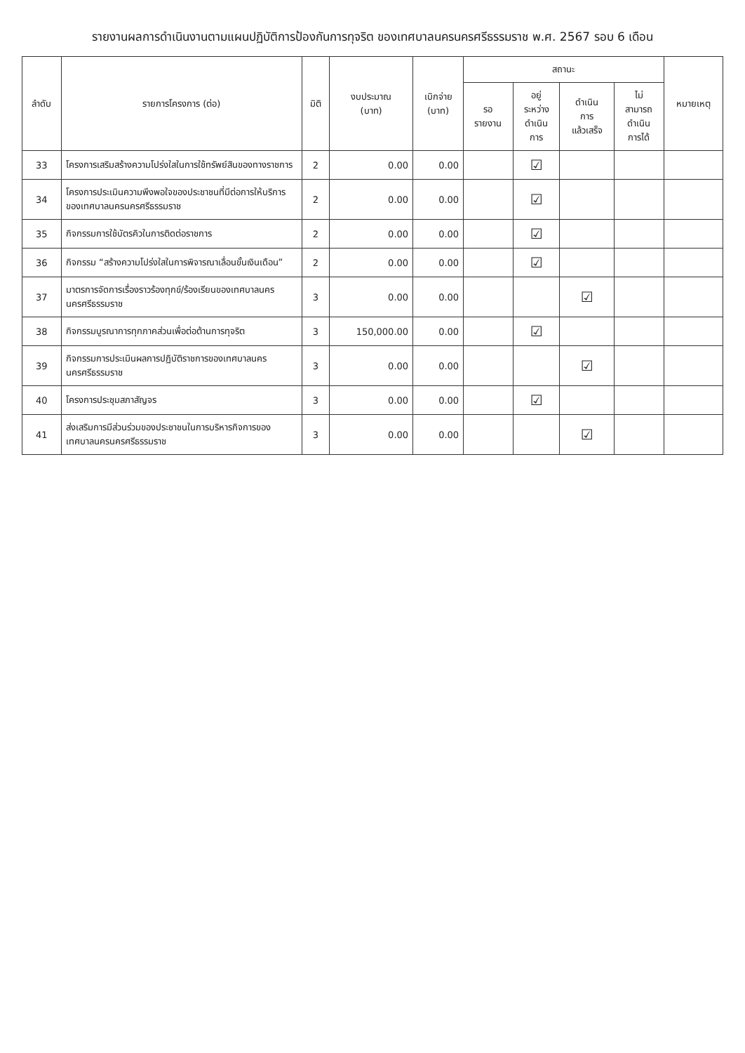รายงานผลการดำเนินงานตามแผนปฏิบัติการป้องกันการทุจริต ของเทศบาลนครนครศรีธรรมราช พ.ศ. 2567 รอบ 6 เดือน
| ลำดับ | รายการโครงการ (ต่อ) | มิติ | งบประมาณ (บาท) | เบิกจ่าย (บาท) | สถานะ | | | | หมายเหตุ |
| --- | --- | --- | --- | --- | --- | --- | --- | --- | --- |
| | | | | | รอ รายงาน | อยู่ ระหว่าง ดำเนิน การ | ดำเนิน การ แล้วเสร็จ | ไม่ สามารถ ดำเนิน การได้ | |
| 33 | โครงการเสริมสร้างความโปร่งใสในการใช้ทรัพย์สินของทางราชการ | 2 | 0.00 | 0.00 | | ☑ | | | |
| 34 | โครงการประเมินความพึงพอใจของประชาชนที่มีต่อการให้บริการของเทศบาลนครนครศรีธรรมราช | 2 | 0.00 | 0.00 | | ☑ | | | |
| 35 | กิจกรรมการใช้บัตรคิวในการติดต่อราชการ | 2 | 0.00 | 0.00 | | ☑ | | | |
| 36 | กิจกรรม “สร้างความโปร่งใสในการพิจารณาเลื่อนขั้นเงินเดือน” | 2 | 0.00 | 0.00 | | ☑ | | | |
| 37 | มาตรการจัดการเรื่องราวร้องทุกข์/ร้องเรียนของเทศบาลนครนครศรีธรรมราช | 3 | 0.00 | 0.00 | | | ☑ | | |
| 38 | กิจกรรมบูรณาการทุกภาคส่วนเพื่อต่อต้านการทุจริต | 3 | 150,000.00 | 0.00 | | ☑ | | | |
| 39 | กิจกรรมการประเมินผลการปฏิบัติราชการของเทศบาลนครนครศรีธรรมราช | 3 | 0.00 | 0.00 | | | ☑ | | |
| 40 | โครงการประชุมสภาสัญจร | 3 | 0.00 | 0.00 | | ☑ | | | |
| 41 | ส่งเสริมการมีส่วนร่วมของประชาชนในการบริหารกิจการของเทศบาลนครนครศรีธรรมราช | 3 | 0.00 | 0.00 | | | ☑ | | |